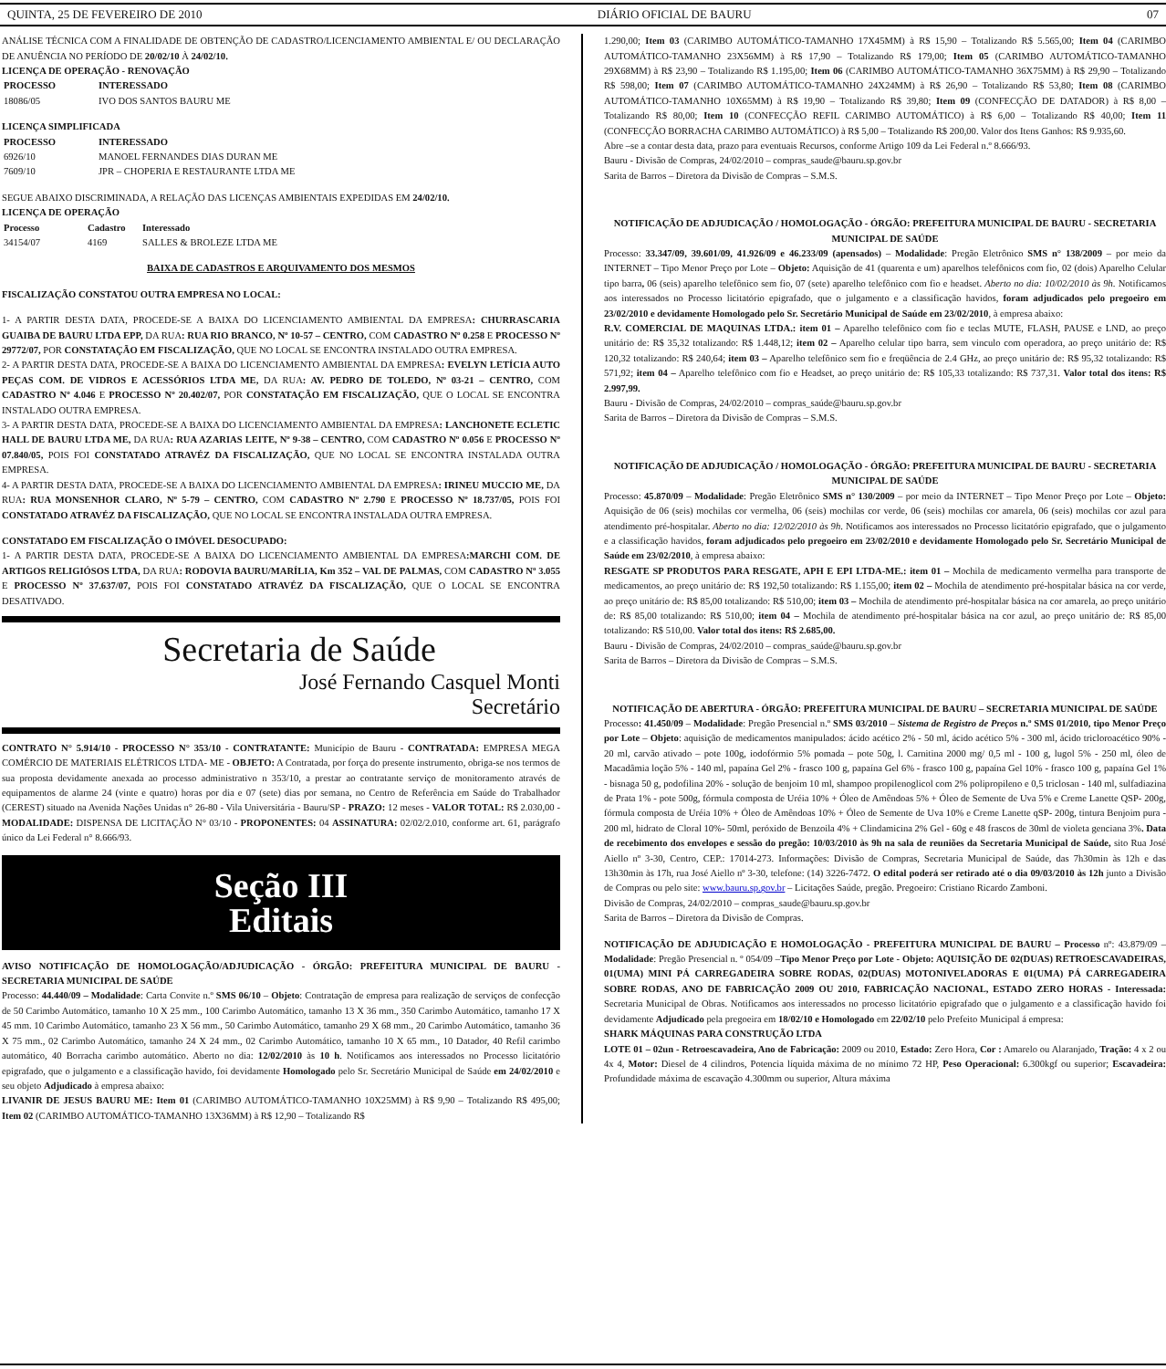QUINTA, 25 DE FEVEREIRO DE 2010 DIÁRIO OFICIAL DE BAURU 07
ANÁLISE TÉCNICA COM A FINALIDADE DE OBTENÇÃO DE CADASTRO/LICENCIAMENTO AMBIENTAL E/ OU DECLARAÇÃO DE ANUÊNCIA NO PERÍODO DE 20/02/10 À 24/02/10.
LICENÇA DE OPERAÇÃO - RENOVAÇÃO
| PROCESSO | INTERESSADO |
| --- | --- |
| 18086/05 | IVO DOS SANTOS BAURU ME |
LICENÇA SIMPLIFICADA
| PROCESSO | INTERESSADO |
| --- | --- |
| 6926/10 | MANOEL FERNANDES DIAS DURAN ME |
| 7609/10 | JPR – CHOPERIA E RESTAURANTE LTDA ME |
SEGUE ABAIXO DISCRIMINADA, A RELAÇÃO DAS LICENÇAS AMBIENTAIS EXPEDIDAS EM 24/02/10.
LICENÇA DE OPERAÇÃO
| Processo | Cadastro | Interessado |
| --- | --- | --- |
| 34154/07 | 4169 | SALLES & BROLEZE LTDA ME |
BAIXA DE CADASTROS E ARQUIVAMENTO DOS MESMOS
FISCALIZAÇÃO CONSTATOU OUTRA EMPRESA NO LOCAL:
1- A PARTIR DESTA DATA, PROCEDE-SE A BAIXA DO LICENCIAMENTO AMBIENTAL DA EMPRESA: CHURRASCARIA GUAIBA DE BAURU LTDA EPP, DA RUA: RUA RIO BRANCO, Nº 10-57 – CENTRO, COM CADASTRO Nº 0.258 E PROCESSO Nº 29772/07, POR CONSTATAÇÃO EM FISCALIZAÇÃO, QUE NO LOCAL SE ENCONTRA INSTALADO OUTRA EMPRESA.
2- A PARTIR DESTA DATA, PROCEDE-SE A BAIXA DO LICENCIAMENTO AMBIENTAL DA EMPRESA: EVELYN LETÍCIA AUTO PEÇAS COM. DE VIDROS E ACESSÓRIOS LTDA ME, DA RUA: AV. PEDRO DE TOLEDO, Nº 03-21 – CENTRO, COM CADASTRO Nº 4.046 E PROCESSO Nº 20.402/07, POR CONSTATAÇÃO EM FISCALIZAÇÃO, QUE O LOCAL SE ENCONTRA INSTALADO OUTRA EMPRESA.
3- A PARTIR DESTA DATA, PROCEDE-SE A BAIXA DO LICENCIAMENTO AMBIENTAL DA EMPRESA: LANCHONETE ECLETIC HALL DE BAURU LTDA ME, DA RUA: RUA AZARIAS LEITE, Nº 9-38 – CENTRO, COM CADASTRO Nº 0.056 E PROCESSO Nº 07.840/05, POIS FOI CONSTATADO ATRAVÉZ DA FISCALIZAÇÃO, QUE NO LOCAL SE ENCONTRA INSTALADA OUTRA EMPRESA.
4- A PARTIR DESTA DATA, PROCEDE-SE A BAIXA DO LICENCIAMENTO AMBIENTAL DA EMPRESA: IRINEU MUCCIO ME, DA RUA: RUA MONSENHOR CLARO, Nº 5-79 – CENTRO, COM CADASTRO Nº 2.790 E PROCESSO Nº 18.737/05, POIS FOI CONSTATADO ATRAVÉZ DA FISCALIZAÇÃO, QUE NO LOCAL SE ENCONTRA INSTALADA OUTRA EMPRESA.
CONSTATADO EM FISCALIZAÇÃO O IMÓVEL DESOCUPADO:
1- A PARTIR DESTA DATA, PROCEDE-SE A BAIXA DO LICENCIAMENTO AMBIENTAL DA EMPRESA:MARCHI COM. DE ARTIGOS RELIGIÓSOS LTDA, DA RUA: RODOVIA BAURU/MARÍLIA, Km 352 – VAL DE PALMAS, COM CADASTRO Nº 3.055 E PROCESSO Nº 37.637/07, POIS FOI CONSTATADO ATRAVÉZ DA FISCALIZAÇÃO, QUE O LOCAL SE ENCONTRA DESATIVADO.
Secretaria de Saúde
José Fernando Casquel Monti
Secretário
CONTRATO N° 5.914/10 - PROCESSO N° 353/10 - CONTRATANTE: Município de Bauru - CONTRATADA: EMPRESA MEGA COMÉRCIO DE MATERIAIS ELÉTRICOS LTDA- ME - OBJETO: A Contratada, por força do presente instrumento, obriga-se nos termos de sua proposta devidamente anexada ao processo administrativo n 353/10, a prestar ao contratante serviço de monitoramento através de equipamentos de alarme 24 (vinte e quatro) horas por dia e 07 (sete) dias por semana, no Centro de Referência em Saúde do Trabalhador (CEREST) situado na Avenida Nações Unidas n° 26-80 - Vila Universitária - Bauru/SP - PRAZO: 12 meses - VALOR TOTAL: R$ 2.030,00 - MODALIDADE: DISPENSA DE LICITAÇÃO N° 03/10 - PROPONENTES: 04 ASSINATURA: 02/02/2.010, conforme art. 61, parágrafo único da Lei Federal n° 8.666/93.
Seção III
Editais
AVISO NOTIFICAÇÃO DE HOMOLOGAÇÃO/ADJUDICAÇÃO - ÓRGÃO: PREFEITURA MUNICIPAL DE BAURU - SECRETARIA MUNICIPAL DE SAÚDE
Processo: 44.440/09 – Modalidade: Carta Convite n.º SMS 06/10 – Objeto: Contratação de empresa para realização de serviços de confecção de 50 Carimbo Automático, tamanho 10 X 25 mm., 100 Carimbo Automático, tamanho 13 X 36 mm., 350 Carimbo Automático, tamanho 17 X 45 mm. 10 Carimbo Automático, tamanho 23 X 56 mm., 50 Carimbo Automático, tamanho 29 X 68 mm., 20 Carimbo Automático, tamanho 36 X 75 mm., 02 Carimbo Automático, tamanho 24 X 24 mm., 02 Carimbo Automático, tamanho 10 X 65 mm., 10 Datador, 40 Refil carimbo automático, 40 Borracha carimbo automático. Aberto no dia: 12/02/2010 às 10 h. Notificamos aos interessados no Processo licitatório epigrafado, que o julgamento e a classificação havido, foi devidamente Homologado pelo Sr. Secretário Municipal de Saúde em 24/02/2010 e seu objeto Adjudicado à empresa abaixo:
LIVANIR DE JESUS BAURU ME: Item 01 (CARIMBO AUTOMÁTICO-TAMANHO 10X25MM) à R$ 9,90 – Totalizando R$ 495,00; Item 02 (CARIMBO AUTOMÁTICO-TAMANHO 13X36MM) à R$ 12,90 – Totalizando R$
1.290,00; Item 03 (CARIMBO AUTOMÁTICO-TAMANHO 17X45MM) à R$ 15,90 – Totalizando R$ 5.565,00; Item 04 (CARIMBO AUTOMÁTICO-TAMANHO 23X56MM) à R$ 17,90 – Totalizando R$ 179,00; Item 05 (CARIMBO AUTOMÁTICO-TAMANHO 29X68MM) à R$ 23,90 – Totalizando R$ 1.195,00; Item 06 (CARIMBO AUTOMÁTICO-TAMANHO 36X75MM) à R$ 29,90 – Totalizando R$ 598,00; Item 07 (CARIMBO AUTOMÁTICO-TAMANHO 24X24MM) à R$ 26,90 – Totalizando R$ 53,80; Item 08 (CARIMBO AUTOMÁTICO-TAMANHO 10X65MM) à R$ 19,90 – Totalizando R$ 39,80; Item 09 (CONFECÇÃO DE DATADOR) à R$ 8,00 – Totalizando R$ 80,00; Item 10 (CONFECÇÃO REFIL CARIMBO AUTOMÁTICO) à R$ 6,00 – Totalizando R$ 40,00; Item 11 (CONFECÇÃO BORRACHA CARIMBO AUTOMÁTICO) à R$ 5,00 – Totalizando R$ 200,00. Valor dos Itens Ganhos: R$ 9.935,60.
Abre –se a contar desta data, prazo para eventuais Recursos, conforme Artigo 109 da Lei Federal n.º 8.666/93.
Bauru - Divisão de Compras, 24/02/2010 – compras_saude@bauru.sp.gov.br
Sarita de Barros – Diretora da Divisão de Compras – S.M.S.
NOTIFICAÇÃO DE ADJUDICAÇÃO / HOMOLOGAÇÃO - ÓRGÃO: PREFEITURA MUNICIPAL DE BAURU - SECRETARIA MUNICIPAL DE SAÚDE
Processo: 33.347/09, 39.601/09, 41.926/09 e 46.233/09 (apensados) – Modalidade: Pregão Eletrônico SMS n° 138/2009 – por meio da INTERNET – Tipo Menor Preço por Lote – Objeto: Aquisição de 41 (quarenta e um) aparelhos telefônicos com fio, 02 (dois) Aparelho Celular tipo barra, 06 (seis) aparelho telefônico sem fio, 07 (sete) aparelho telefônico com fio e headset. Aberto no dia: 10/02/2010 às 9h. Notificamos aos interessados no Processo licitatório epigrafado, que o julgamento e a classificação havidos, foram adjudicados pelo pregoeiro em 23/02/2010 e devidamente Homologado pelo Sr. Secretário Municipal de Saúde em 23/02/2010, à empresa abaixo:
R.V. COMERCIAL DE MAQUINAS LTDA.: item 01 – Aparelho telefônico com fio e teclas MUTE, FLASH, PAUSE e LND, ao preço unitário de: R$ 35,32 totalizando: R$ 1.448,12; item 02 – Aparelho celular tipo barra, sem vinculo com operadora, ao preço unitário de: R$ 120,32 totalizando: R$ 240,64; item 03 – Aparelho telefônico sem fio e freqüência de 2.4 GHz, ao preço unitário de: R$ 95,32 totalizando: R$ 571,92; item 04 – Aparelho telefônico com fio e Headset, ao preço unitário de: R$ 105,33 totalizando: R$ 737,31. Valor total dos itens: R$ 2.997,99.
Bauru - Divisão de Compras, 24/02/2010 – compras_saúde@bauru.sp.gov.br
Sarita de Barros – Diretora da Divisão de Compras – S.M.S.
NOTIFICAÇÃO DE ADJUDICAÇÃO / HOMOLOGAÇÃO - ÓRGÃO: PREFEITURA MUNICIPAL DE BAURU - SECRETARIA MUNICIPAL DE SAÚDE
Processo: 45.870/09 – Modalidade: Pregão Eletrônico SMS n° 130/2009 – por meio da INTERNET – Tipo Menor Preço por Lote – Objeto: Aquisição de 06 (seis) mochilas cor vermelha, 06 (seis) mochilas cor verde, 06 (seis) mochilas cor amarela, 06 (seis) mochilas cor azul para atendimento pré-hospitalar. Aberto no dia: 12/02/2010 às 9h. Notificamos aos interessados no Processo licitatório epigrafado, que o julgamento e a classificação havidos, foram adjudicados pelo pregoeiro em 23/02/2010 e devidamente Homologado pelo Sr. Secretário Municipal de Saúde em 23/02/2010, à empresa abaixo:
RESGATE SP PRODUTOS PARA RESGATE, APH E EPI LTDA-ME.: item 01 – Mochila de medicamento vermelha para transporte de medicamentos, ao preço unitário de: R$ 192,50 totalizando: R$ 1.155,00; item 02 – Mochila de atendimento pré-hospitalar básica na cor verde, ao preço unitário de: R$ 85,00 totalizando: R$ 510,00; item 03 – Mochila de atendimento pré-hospitalar básica na cor amarela, ao preço unitário de: R$ 85,00 totalizando: R$ 510,00; item 04 – Mochila de atendimento pré-hospitalar básica na cor azul, ao preço unitário de: R$ 85,00 totalizando: R$ 510,00. Valor total dos itens: R$ 2.685,00.
Bauru - Divisão de Compras, 24/02/2010 – compras_saúde@bauru.sp.gov.br
Sarita de Barros – Diretora da Divisão de Compras – S.M.S.
NOTIFICAÇÃO DE ABERTURA - ÓRGÃO: PREFEITURA MUNICIPAL DE BAURU – SECRETARIA MUNICIPAL DE SAÚDE
Processo: 41.450/09 – Modalidade: Pregão Presencial n.º SMS 03/2010 – Sistema de Registro de Preços n.º SMS 01/2010, tipo Menor Preço por Lote – Objeto: aquisição de medicamentos manipulados: ácido acético 2% - 50 ml, ácido acético 5% - 300 ml, ácido tricloroacético 90% - 20 ml, carvão ativado – pote 100g, iodofórmio 5% pomada – pote 50g, l. Carnitina 2000 mg/ 0,5 ml - 100 g, lugol 5% - 250 ml, óleo de Macadâmia loção 5% - 140 ml, papaína Gel 2% - frasco 100 g, papaína Gel 6% - frasco 100 g, papaína Gel 10% - frasco 100 g, papaína Gel 1% - bisnaga 50 g, podofilina 20% - solução de benjoim 10 ml, shampoo propilenoglicol com 2% polipropileno e 0,5 triclosan - 140 ml, sulfadiazina de Prata 1% - pote 500g, fórmula composta de Uréia 10% + Óleo de Amêndoas 5% + Óleo de Semente de Uva 5% e Creme Lanette QSP- 200g, fórmula composta de Uréia 10% + Óleo de Amêndoas 10% + Óleo de Semente de Uva 10% e Creme Lanette qSP- 200g, tintura Benjoim pura - 200 ml, hidrato de Cloral 10%- 50ml, peróxido de Benzoila 4% + Clindamicina 2% Gel - 60g e 48 frascos de 30ml de violeta genciana 3%. Data de recebimento dos envelopes e sessão do pregão: 10/03/2010 às 9h na sala de reuniões da Secretaria Municipal de Saúde, sito Rua José Aiello nº 3-30, Centro, CEP.: 17014-273. Informações: Divisão de Compras, Secretaria Municipal de Saúde, das 7h30min às 12h e das 13h30min às 17h, rua José Aiello nº 3-30, telefone: (14) 3226-7472. O edital poderá ser retirado até o dia 09/03/2010 às 12h junto a Divisão de Compras ou pelo site: www.bauru.sp.gov.br – Licitações Saúde, pregão. Pregoeiro: Cristiano Ricardo Zamboni.
Divisão de Compras, 24/02/2010 – compras_saude@bauru.sp.gov.br
Sarita de Barros – Diretora da Divisão de Compras.
NOTIFICAÇÃO DE ADJUDICAÇÃO E HOMOLOGAÇÃO - PREFEITURA MUNICIPAL DE BAURU – Processo nº: 43.879/09 – Modalidade: Pregão Presencial n. º 054/09 –Tipo Menor Preço por Lote - Objeto: AQUISIÇÃO DE 02(DUAS) RETROESCAVADEIRAS, 01(UMA) MINI PÁ CARREGADEIRA SOBRE RODAS, 02(DUAS) MOTONIVELADORAS E 01(UMA) PÁ CARREGADEIRA SOBRE RODAS, ANO DE FABRICAÇÃO 2009 OU 2010, FABRICAÇÃO NACIONAL, ESTADO ZERO HORAS - Interessada: Secretaria Municipal de Obras. Notificamos aos interessados no processo licitatório epigrafado que o julgamento e a classificação havido foi devidamente Adjudicado pela pregoeira em 18/02/10 e Homologado em 22/02/10 pelo Prefeito Municipal á empresa:
SHARK MÁQUINAS PARA CONSTRUÇÃO LTDA
LOTE 01 – 02un - Retroescavadeira, Ano de Fabricação: 2009 ou 2010, Estado: Zero Hora, Cor : Amarelo ou Alaranjado, Tração: 4 x 2 ou 4x 4, Motor: Diesel de 4 cilindros, Potencia líquida máxima de no mínimo 72 HP, Peso Operacional: 6.300kgf ou superior; Escavadeira: Profundidade máxima de escavação 4.300mm ou superior, Altura máxima